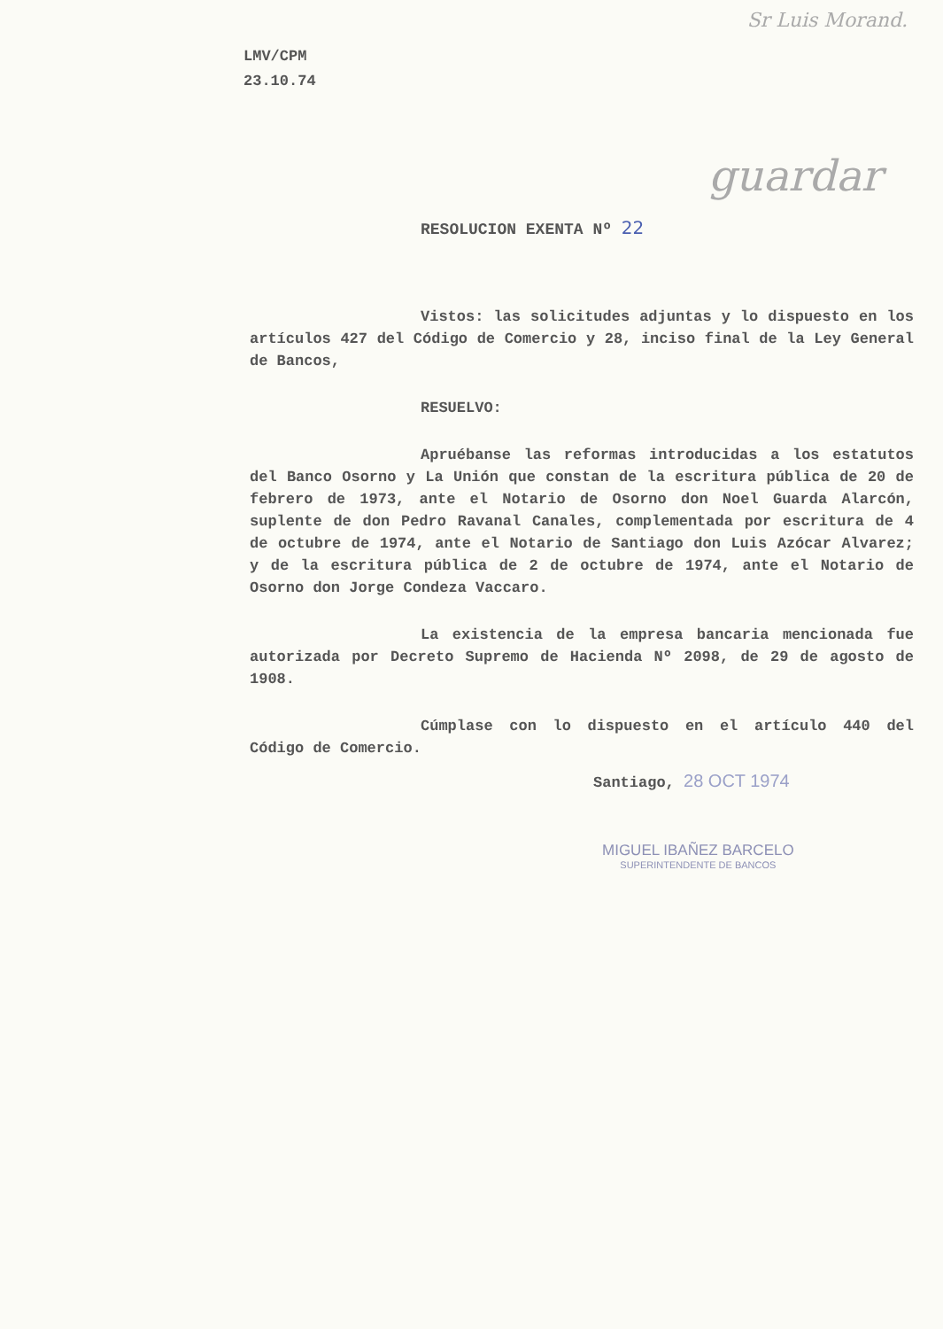Sr Luis Morand.
LMV/CPM
23.10.74
guardar
RESOLUCION EXENTA Nº 22
Vistos: las solicitudes adjuntas y lo dispuesto en los artículos 427 del Código de Comercio y 28, inciso final de la Ley General de Bancos,
RESUELVO:
Apruébanse las reformas introducidas a los estatutos del Banco Osorno y La Unión que constan de la escritura pública de 20 de febrero de 1973, ante el Notario de Osorno don Noel Guarda Alarcón, suplente de don Pedro Ravanal Canales, complementada por escritura de 4 de octubre de 1974, ante el Notario de Santiago don Luis Azócar Alvarez; y de la escritura pública de 2 de octubre de 1974, ante el Notario de Osorno don Jorge Condeza Vaccaro.
La existencia de la empresa bancaria mencionada fue autorizada por Decreto Supremo de Hacienda Nº 2098, de 29 de agosto de 1908.
Cúmplase con lo dispuesto en el artículo 440 del Código de Comercio.
Santiago, 28 OCT 1974
MIGUEL IBAÑEZ BARCELO
SUPERINTENDENTE DE BANCOS